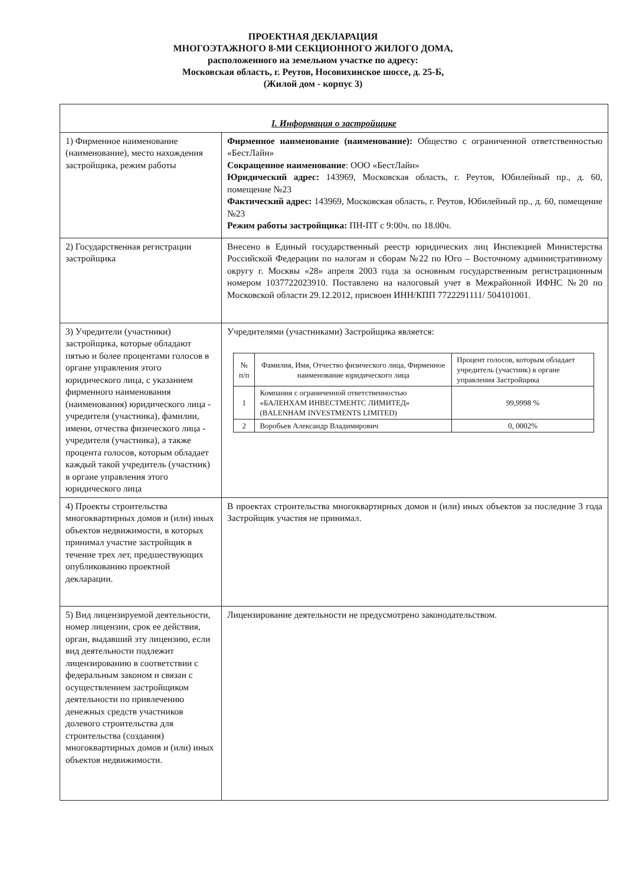ПРОЕКТНАЯ ДЕКЛАРАЦИЯ
МНОГОЭТАЖНОГО 8-МИ СЕКЦИОННОГО ЖИЛОГО ДОМА,
расположенного на земельном участке по адресу:
Московская область, г. Реутов, Носовихинское шоссе, д. 25-Б,
(Жилой дом - корпус 3)
| I. Информация о застройщике | |
| 1) Фирменное наименование (наименование), место нахождения застройщика, режим работы | Фирменное наименование (наименование): Общество с ограниченной ответственностью «БестЛайн» Сокращенное наименование : ООО «БестЛайн» Юридический адрес: 143969, Московская область, г. Реутов, Юбилейный пр., д. 60, помещение №23 Фактический адрес: 143969, Московская область, г. Реутов, Юбилейный пр., д. 60, помещение №23 Режим работы застройщика: ПН-ПТ с 9:00ч. по 18.00ч. |
| 2) Государственная регистрации застройщика | Внесено в Единый государственный реестр юридических лиц Инспекцией Министерства Российской Федерации по налогам и сборам №22 по Юго – Восточному административному округу г. Москвы «28» апреля 2003 года за основным государственным регистрационным номером 1037722023910. Поставлено на налоговый учет в Межрайонной ИФНС №20 по Московской области 29.12.2012, присвоен ИНН/КПП 7722291111/ 504101001. |
| 3) Учредители (участники) застройщика, которые обладают пятью и более процентами голосов в органе управления этого юридического лица, с указанием фирменного наименования (наименования) юридического лица - учредителя (участника), фамилии, имени, отчества физического лица - учредителя (участника), а также процента голосов, которым обладает каждый такой учредитель (участник) в органе управления этого юридического лица | Учредителями (участниками) Застройщика является: / № п/п / Фамилия, Имя, Отчество физического лица, Фирменное наименование юридического лица / Процент голосов, которым обладает учредитель (участник) в органе управления Застройщика / / --- / --- / --- / / 1 / Компания с ограниченной ответственностью «БАЛЕНХАМ ИНВЕСТМЕНТС ЛИМИТЕД» (BALENHAM INVESTMENTS LIMITED) / 99,9998 % / / 2 / Воробьев Александр Владимирович / 0, 0002% / |
| 4) Проекты строительства многоквартирных домов и (или) иных объектов недвижимости, в которых принимал участие застройщик в течение трех лет, предшествующих опубликованию проектной декларации. | В проектах строительства многоквартирных домов и (или) иных объектов за последние 3 года Застройщик участия не принимал. |
| 5) Вид лицензируемой деятельности, номер лицензии, срок ее действия, орган, выдавший эту лицензию, если вид деятельности подлежит лицензированию в соответствии с федеральным законом и связан с осуществлением застройщиком деятельности по привлечению денежных средств участников долевого строительства для строительства (создания) многоквартирных домов и (или) иных объектов недвижимости. | Лицензирование деятельности не предусмотрено законодательством. |